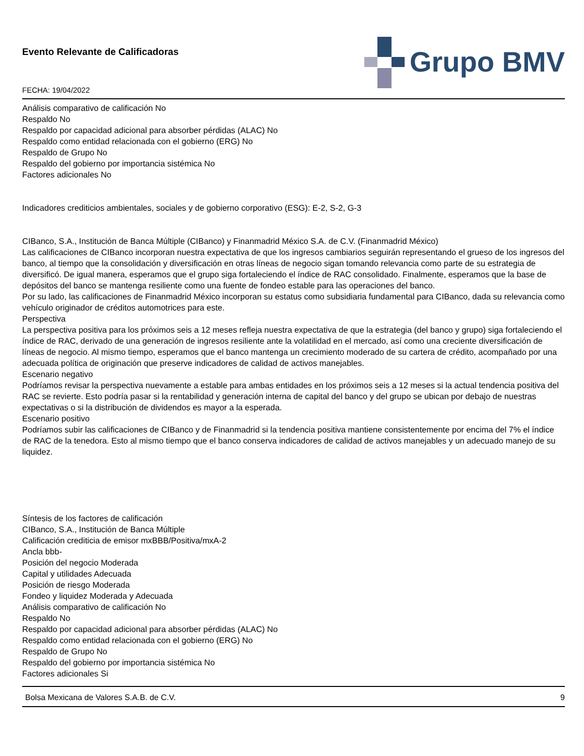Evento Relevante de Calificadoras
FECHA: 19/04/2022
Grupo BMV
Análisis comparativo de calificación No
Respaldo No
Respaldo por capacidad adicional para absorber pérdidas (ALAC) No
Respaldo como entidad relacionada con el gobierno (ERG) No
Respaldo de Grupo No
Respaldo del gobierno por importancia sistémica No
Factores adicionales No
Indicadores crediticios ambientales, sociales y de gobierno corporativo (ESG): E-2, S-2, G-3
CIBanco, S.A., Institución de Banca Múltiple (CIBanco) y Finanmadrid México S.A. de C.V. (Finanmadrid México)
Las calificaciones de CIBanco incorporan nuestra expectativa de que los ingresos cambiarios seguirán representando el grueso de los ingresos del banco, al tiempo que la consolidación y diversificación en otras líneas de negocio sigan tomando relevancia como parte de su estrategia de diversificó. De igual manera, esperamos que el grupo siga fortaleciendo el índice de RAC consolidado. Finalmente, esperamos que la base de depósitos del banco se mantenga resiliente como una fuente de fondeo estable para las operaciones del banco.
Por su lado, las calificaciones de Finanmadrid México incorporan su estatus como subsidiaria fundamental para CIBanco, dada su relevancia como vehículo originador de créditos automotrices para este.
Perspectiva
La perspectiva positiva para los próximos seis a 12 meses refleja nuestra expectativa de que la estrategia (del banco y grupo) siga fortaleciendo el índice de RAC, derivado de una generación de ingresos resiliente ante la volatilidad en el mercado, así como una creciente diversificación de líneas de negocio. Al mismo tiempo, esperamos que el banco mantenga un crecimiento moderado de su cartera de crédito, acompañado por una adecuada política de originación que preserve indicadores de calidad de activos manejables.
Escenario negativo
Podríamos revisar la perspectiva nuevamente a estable para ambas entidades en los próximos seis a 12 meses si la actual tendencia positiva del RAC se revierte. Esto podría pasar si la rentabilidad y generación interna de capital del banco y del grupo se ubican por debajo de nuestras expectativas o si la distribución de dividendos es mayor a la esperada.
Escenario positivo
Podríamos subir las calificaciones de CIBanco y de Finanmadrid si la tendencia positiva mantiene consistentemente por encima del 7% el índice de RAC de la tenedora. Esto al mismo tiempo que el banco conserva indicadores de calidad de activos manejables y un adecuado manejo de su liquidez.
Síntesis de los factores de calificación
CIBanco, S.A., Institución de Banca Múltiple
Calificación crediticia de emisor mxBBB/Positiva/mxA-2
Ancla bbb-
Posición del negocio Moderada
Capital y utilidades Adecuada
Posición de riesgo Moderada
Fondeo y liquidez Moderada y Adecuada
Análisis comparativo de calificación No
Respaldo No
Respaldo por capacidad adicional para absorber pérdidas (ALAC) No
Respaldo como entidad relacionada con el gobierno (ERG) No
Respaldo de Grupo No
Respaldo del gobierno por importancia sistémica No
Factores adicionales Si
Bolsa Mexicana de Valores S.A.B. de C.V. 9